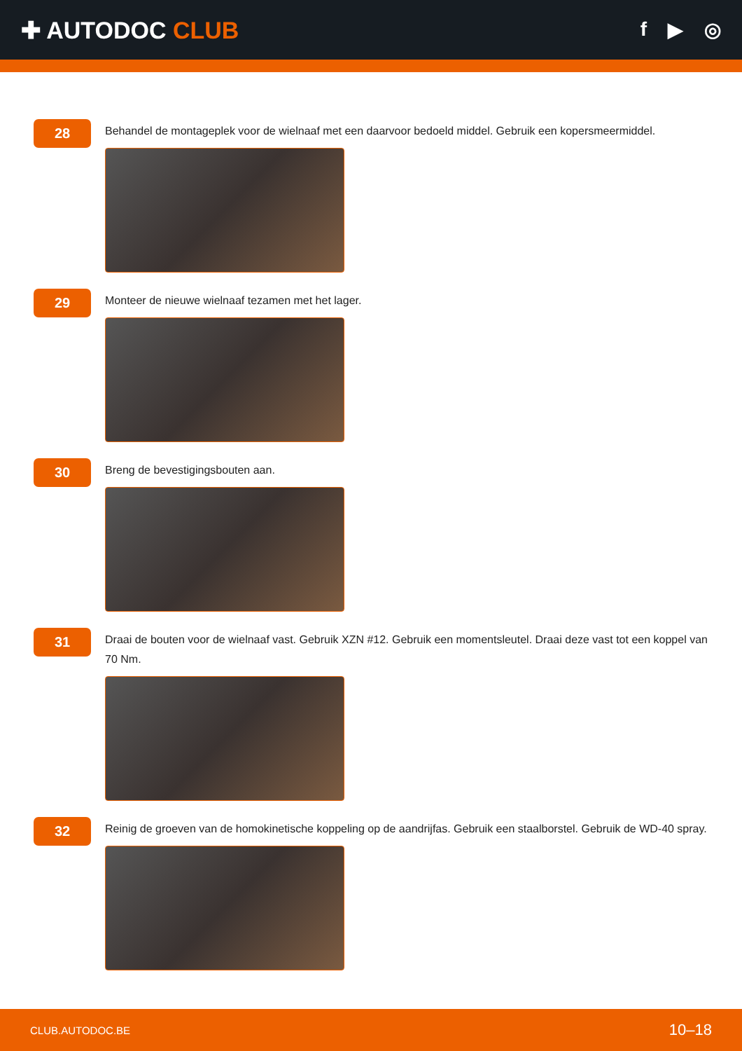✚ AUTODOC CLUB
f ▶ ◎
28
Behandel de montageplek voor de wielnaaf met een daarvoor bedoeld middel. Gebruik een kopersmeermiddel.
29
Monteer de nieuwe wielnaaf tezamen met het lager.
30
Breng de bevestigingsbouten aan.
31
Draai de bouten voor de wielnaaf vast. Gebruik XZN #12. Gebruik een momentsleutel. Draai deze vast tot een koppel van 70 Nm.
32
Reinig de groeven van de homokinetische koppeling op de aandrijfas. Gebruik een staalborstel. Gebruik de WD-40 spray.
CLUB.AUTODOC.BE 10–18